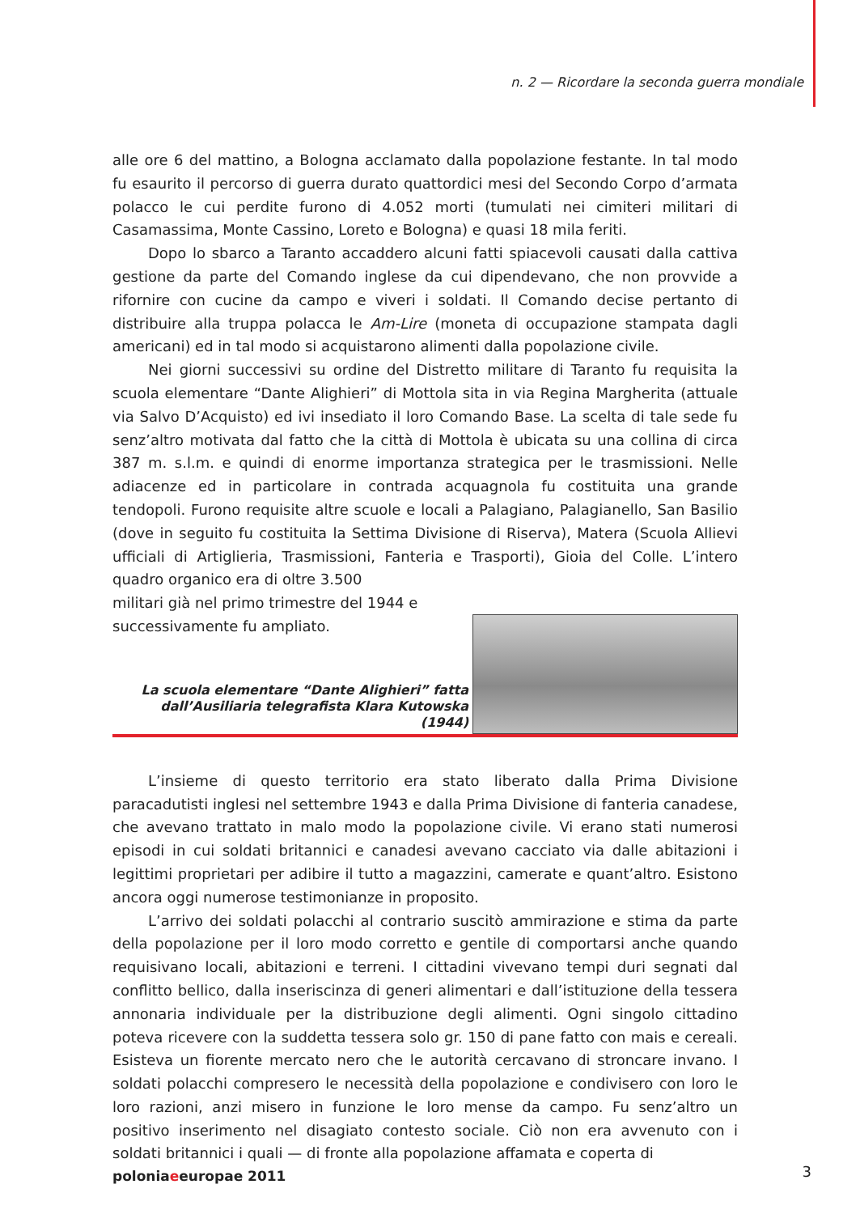n. 2 — Ricordare la seconda guerra mondiale
alle ore 6 del mattino, a Bologna acclamato dalla popolazione festante. In tal modo fu esaurito il percorso di guerra durato quattordici mesi del Secondo Corpo d’armata polacco le cui perdite furono di 4.052 morti (tumulati nei cimiteri militari di Casamassima, Monte Cassino, Loreto e Bologna) e quasi 18 mila feriti.
Dopo lo sbarco a Taranto accaddero alcuni fatti spiacevoli causati dalla cattiva gestione da parte del Comando inglese da cui dipendevano, che non provvide a rifornire con cucine da campo e viveri i soldati. Il Comando decise pertanto di distribuire alla truppa polacca le Am-Lire (moneta di occupazione stampata dagli americani) ed in tal modo si acquistarono alimenti dalla popolazione civile.
Nei giorni successivi su ordine del Distretto militare di Taranto fu requisita la scuola elementare “Dante Alighieri” di Mottola sita in via Regina Margherita (attuale via Salvo D’Acquisto) ed ivi insediato il loro Comando Base. La scelta di tale sede fu senz’altro motivata dal fatto che la città di Mottola è ubicata su una collina di circa 387 m. s.l.m. e quindi di enorme importanza strategica per le trasmissioni. Nelle adiacenze ed in particolare in contrada acquagnola fu costituita una grande tendopoli. Furono requisite altre scuole e locali a Palagiano, Palagianello, San Basilio (dove in seguito fu costituita la Settima Divisione di Riserva), Matera (Scuola Allievi ufficiali di Artiglieria, Trasmissioni, Fanteria e Trasporti), Gioia del Colle. L’intero quadro organico era di oltre 3.500
militari già nel primo trimestre del 1944 e successivamente fu ampliato.
La scuola elementare “Dante Alighieri” fatta dall’Ausiliaria telegrafista Klara Kutowska (1944)
L’insieme di questo territorio era stato liberato dalla Prima Divisione paracadutisti inglesi nel settembre 1943 e dalla Prima Divisione di fanteria canadese, che avevano trattato in malo modo la popolazione civile. Vi erano stati numerosi episodi in cui soldati britannici e canadesi avevano cacciato via dalle abitazioni i legittimi proprietari per adibire il tutto a magazzini, camerate e quant’altro. Esistono ancora oggi numerose testimonianze in proposito.
L’arrivo dei soldati polacchi al contrario suscitò ammirazione e stima da parte della popolazione per il loro modo corretto e gentile di comportarsi anche quando requisivano locali, abitazioni e terreni. I cittadini vivevano tempi duri segnati dal conflitto bellico, dalla inseriscinza di generi alimentari e dall’istituzione della tessera annonaria individuale per la distribuzione degli alimenti. Ogni singolo cittadino poteva ricevere con la suddetta tessera solo gr. 150 di pane fatto con mais e cereali. Esisteva un fiorente mercato nero che le autorità cercavano di stroncare invano. I soldati polacchi compresero le necessità della popolazione e condivisero con loro le loro razioni, anzi misero in funzione le loro mense da campo. Fu senz’altro un positivo inserimento nel disagiato contesto sociale. Ciò non era avvenuto con i soldati britannici i quali — di fronte alla popolazione affamata e coperta di
poloniaeeuropae 2011 3